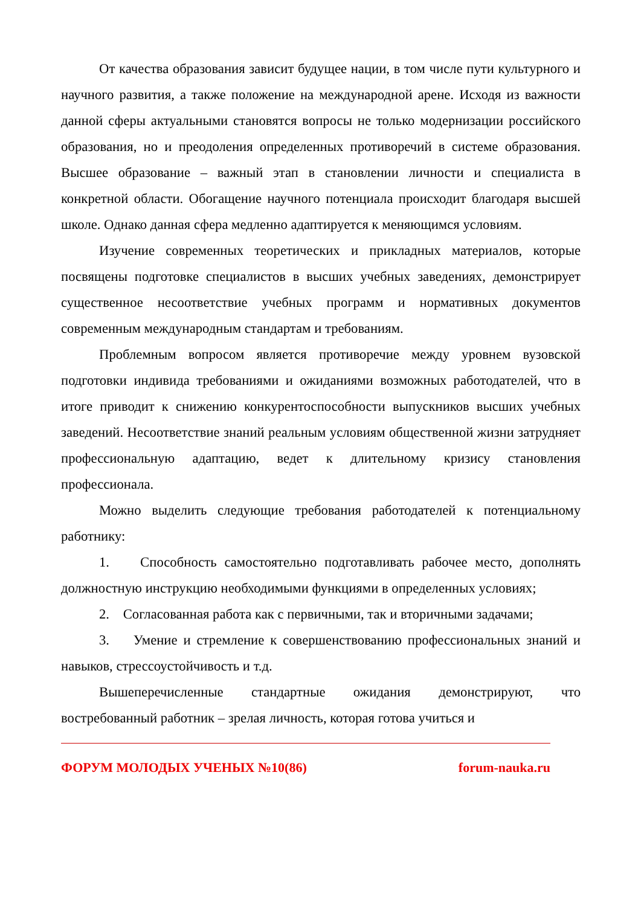От качества образования зависит будущее нации, в том числе пути культурного и научного развития, а также положение на международной арене. Исходя из важности данной сферы актуальными становятся вопросы не только модернизации российского образования, но и преодоления определенных противоречий в системе образования. Высшее образование – важный этап в становлении личности и специалиста в конкретной области. Обогащение научного потенциала происходит благодаря высшей школе. Однако данная сфера медленно адаптируется к меняющимся условиям.
Изучение современных теоретических и прикладных материалов, которые посвящены подготовке специалистов в высших учебных заведениях, демонстрирует существенное несоответствие учебных программ и нормативных документов современным международным стандартам и требованиям.
Проблемным вопросом является противоречие между уровнем вузовской подготовки индивида требованиями и ожиданиями возможных работодателей, что в итоге приводит к снижению конкурентоспособности выпускников высших учебных заведений. Несоответствие знаний реальным условиям общественной жизни затрудняет профессиональную адаптацию, ведет к длительному кризису становления профессионала.
Можно выделить следующие требования работодателей к потенциальному работнику:
1. Способность самостоятельно подготавливать рабочее место, дополнять должностную инструкцию необходимыми функциями в определенных условиях;
2. Согласованная работа как с первичными, так и вторичными задачами;
3. Умение и стремление к совершенствованию профессиональных знаний и навыков, стрессоустойчивость и т.д.
Вышеперечисленные стандартные ожидания демонстрируют, что востребованный работник – зрелая личность, которая готова учиться и
ФОРУМ МОЛОДЫХ УЧЕНЫХ №10(86) forum-nauka.ru